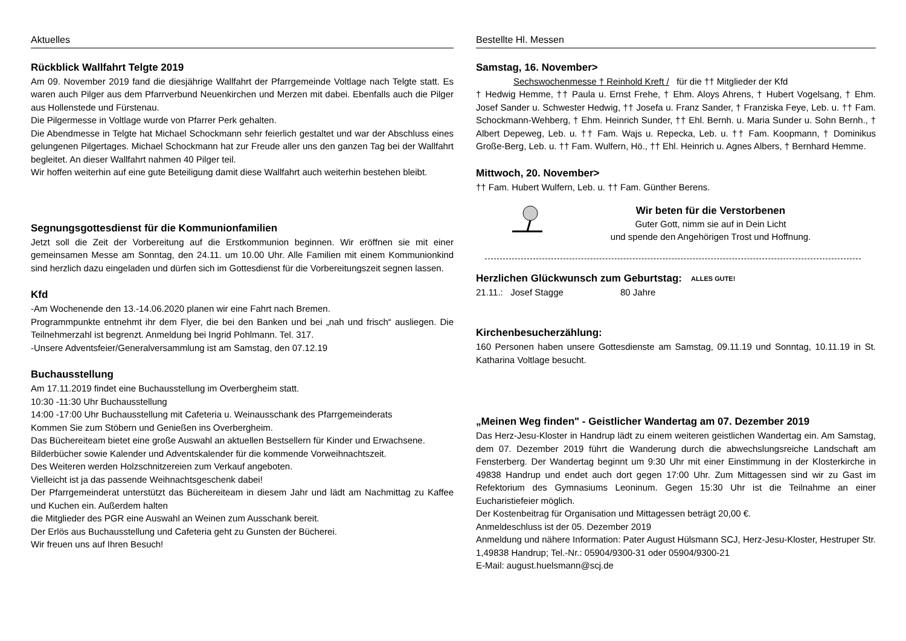Aktuelles
Rückblick Wallfahrt Telgte 2019
Am 09. November 2019 fand die diesjährige Wallfahrt der Pfarrgemeinde Voltlage nach Telgte statt. Es waren auch Pilger aus dem Pfarrverbund Neuenkirchen und Merzen mit dabei. Ebenfalls auch die Pilger aus Hollenstede und Fürstenau.
Die Pilgermesse in Voltlage wurde von Pfarrer Perk gehalten.
Die Abendmesse in Telgte hat Michael Schockmann sehr feierlich gestaltet und war der Abschluss eines gelungenen Pilgertages. Michael Schockmann hat zur Freude aller uns den ganzen Tag bei der Wallfahrt begleitet. An dieser Wallfahrt nahmen 40 Pilger teil.
Wir hoffen weiterhin auf eine gute Beteiligung damit diese Wallfahrt auch weiterhin bestehen bleibt.
Segnungsgottesdienst für die Kommunionfamilien
Jetzt soll die Zeit der Vorbereitung auf die Erstkommunion beginnen. Wir eröffnen sie mit einer gemeinsamen Messe am Sonntag, den 24.11. um 10.00 Uhr. Alle Familien mit einem Kommunionkind sind herzlich dazu eingeladen und dürfen sich im Gottesdienst für die Vorbereitungszeit segnen lassen.
Kfd
-Am Wochenende den 13.-14.06.2020 planen wir eine Fahrt nach Bremen.
Programmpunkte entnehmt ihr dem Flyer, die bei den Banken und bei „nah und frisch“ ausliegen. Die Teilnehmerzahl ist begrenzt. Anmeldung bei Ingrid Pohlmann. Tel. 317.
-Unsere Adventsfeier/Generalversammlung ist am Samstag, den 07.12.19
Buchausstellung
Am 17.11.2019 findet eine Buchausstellung im Overbergheim statt.
10:30 -11:30 Uhr Buchausstellung
14:00 -17:00 Uhr Buchausstellung mit Cafeteria u. Weinausschank des Pfarrgemeinderats
Kommen Sie zum Stöbern und Genießen ins Overbergheim.
Das Büchereiteam bietet eine große Auswahl an aktuellen Bestsellern für Kinder und Erwachsene.
Bilderbücher sowie Kalender und Adventskalender für die kommende Vorweihnachtszeit.
Des Weiteren werden Holzschnitzereien zum Verkauf angeboten.
Vielleicht ist ja das passende Weihnachtsgeschenk dabei!
Der Pfarrgemeinderat unterstützt das Büchereiteam in diesem Jahr und lädt am Nachmittag zu Kaffee und Kuchen ein. Außerdem halten
die Mitglieder des PGR eine Auswahl an Weinen zum Ausschank bereit.
Der Erlös aus Buchausstellung und Cafeteria geht zu Gunsten der Bücherei.
Wir freuen uns auf Ihren Besuch!
Bestellte Hl. Messen
Samstag, 16. November>
Sechswochenmesse † Reinhold Kreft / für die †† Mitglieder der Kfd
† Hedwig Hemme, †† Paula u. Ernst Frehe, † Ehm. Aloys Ahrens, † Hubert Vogelsang, † Ehm. Josef Sander u. Schwester Hedwig, †† Josefa u. Franz Sander, † Franziska Feye, Leb. u. †† Fam. Schockmann-Wehberg, † Ehm. Heinrich Sunder, †† Ehl. Bernh. u. Maria Sunder u. Sohn Bernh., † Albert Depeweg, Leb. u. †† Fam. Wajs u. Repecka, Leb. u. †† Fam. Koopmann, † Dominikus Große-Berg, Leb. u. †† Fam. Wulfern, Hö., †† Ehl. Heinrich u. Agnes Albers, † Bernhard Hemme.
Mittwoch, 20. November>
†† Fam. Hubert Wulfern, Leb. u. †† Fam. Günther Berens.
Wir beten für die Verstorbenen
Guter Gott, nimm sie auf in Dein Licht
und spende den Angehörigen Trost und Hoffnung.
Herzlichen Glückwunsch zum Geburtstag:
ALLES GUTE!
21.11.: Josef Stagge 80 Jahre
Kirchenbesucherzählung:
160 Personen haben unsere Gottesdienste am Samstag, 09.11.19 und Sonntag, 10.11.19 in St. Katharina Voltlage besucht.
„Meinen Weg finden" - Geistlicher Wandertag am 07. Dezember 2019
Das Herz-Jesu-Kloster in Handrup lädt zu einem weiteren geistlichen Wandertag ein. Am Samstag, dem 07. Dezember 2019 führt die Wanderung durch die abwechslungsreiche Landschaft am Fensterberg. Der Wandertag beginnt um 9:30 Uhr mit einer Einstimmung in der Klosterkirche in 49838 Handrup und endet auch dort gegen 17:00 Uhr. Zum Mittagessen sind wir zu Gast im Refektorium des Gymnasiums Leoninum. Gegen 15:30 Uhr ist die Teilnahme an einer Eucharistiefeier möglich.
Der Kostenbeitrag für Organisation und Mittagessen beträgt 20,00 €.
Anmeldeschluss ist der 05. Dezember 2019
Anmeldung und nähere Information: Pater August Hülsmann SCJ, Herz-Jesu-Kloster, Hestruper Str. 1,49838 Handrup; Tel.-Nr.: 05904/9300-31 oder 05904/9300-21
E-Mail: august.huelsmann@scj.de